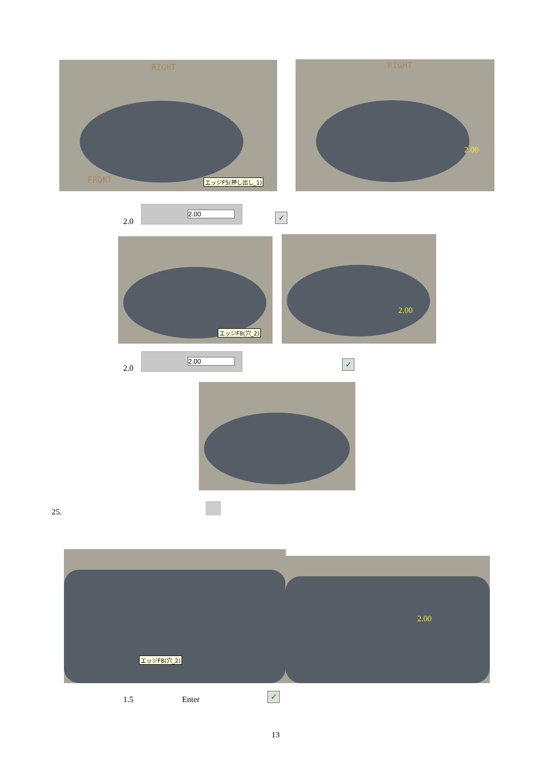RIGHT
FRONT エッジF5(押し出し_1)
RIGHT
2.00
2.0
2.00
✓
エッジF8(穴_2) 2.00
2.0
2.00
✓
25.
エッジF8(穴_2)
2.00
1.5 Enter ✓
13